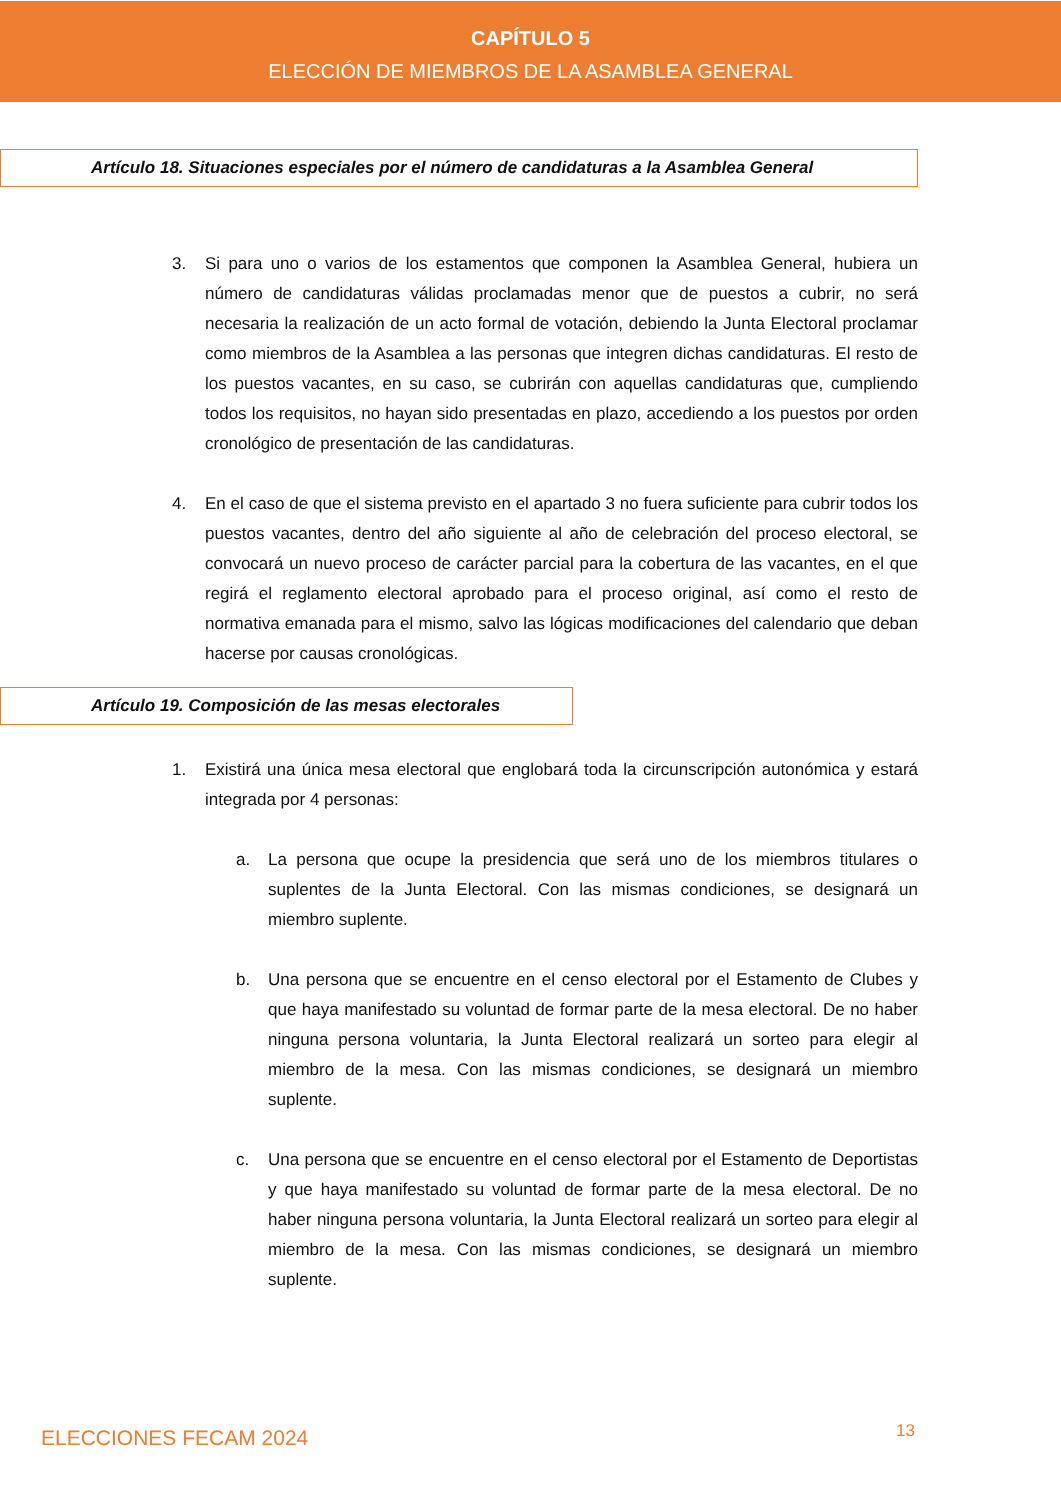CAPÍTULO 5
ELECCIÓN DE MIEMBROS DE LA ASAMBLEA GENERAL
Artículo 18. Situaciones especiales por el número de candidaturas a la Asamblea General
3. Si para uno o varios de los estamentos que componen la Asamblea General, hubiera un número de candidaturas válidas proclamadas menor que de puestos a cubrir, no será necesaria la realización de un acto formal de votación, debiendo la Junta Electoral proclamar como miembros de la Asamblea a las personas que integren dichas candidaturas. El resto de los puestos vacantes, en su caso, se cubrirán con aquellas candidaturas que, cumpliendo todos los requisitos, no hayan sido presentadas en plazo, accediendo a los puestos por orden cronológico de presentación de las candidaturas.
4. En el caso de que el sistema previsto en el apartado 3 no fuera suficiente para cubrir todos los puestos vacantes, dentro del año siguiente al año de celebración del proceso electoral, se convocará un nuevo proceso de carácter parcial para la cobertura de las vacantes, en el que regirá el reglamento electoral aprobado para el proceso original, así como el resto de normativa emanada para el mismo, salvo las lógicas modificaciones del calendario que deban hacerse por causas cronológicas.
Artículo 19. Composición de las mesas electorales
1. Existirá una única mesa electoral que englobará toda la circunscripción autonómica y estará integrada por 4 personas:
a. La persona que ocupe la presidencia que será uno de los miembros titulares o suplentes de la Junta Electoral. Con las mismas condiciones, se designará un miembro suplente.
b. Una persona que se encuentre en el censo electoral por el Estamento de Clubes y que haya manifestado su voluntad de formar parte de la mesa electoral. De no haber ninguna persona voluntaria, la Junta Electoral realizará un sorteo para elegir al miembro de la mesa. Con las mismas condiciones, se designará un miembro suplente.
c. Una persona que se encuentre en el censo electoral por el Estamento de Deportistas y que haya manifestado su voluntad de formar parte de la mesa electoral. De no haber ninguna persona voluntaria, la Junta Electoral realizará un sorteo para elegir al miembro de la mesa. Con las mismas condiciones, se designará un miembro suplente.
ELECCIONES FECAM 2024 13